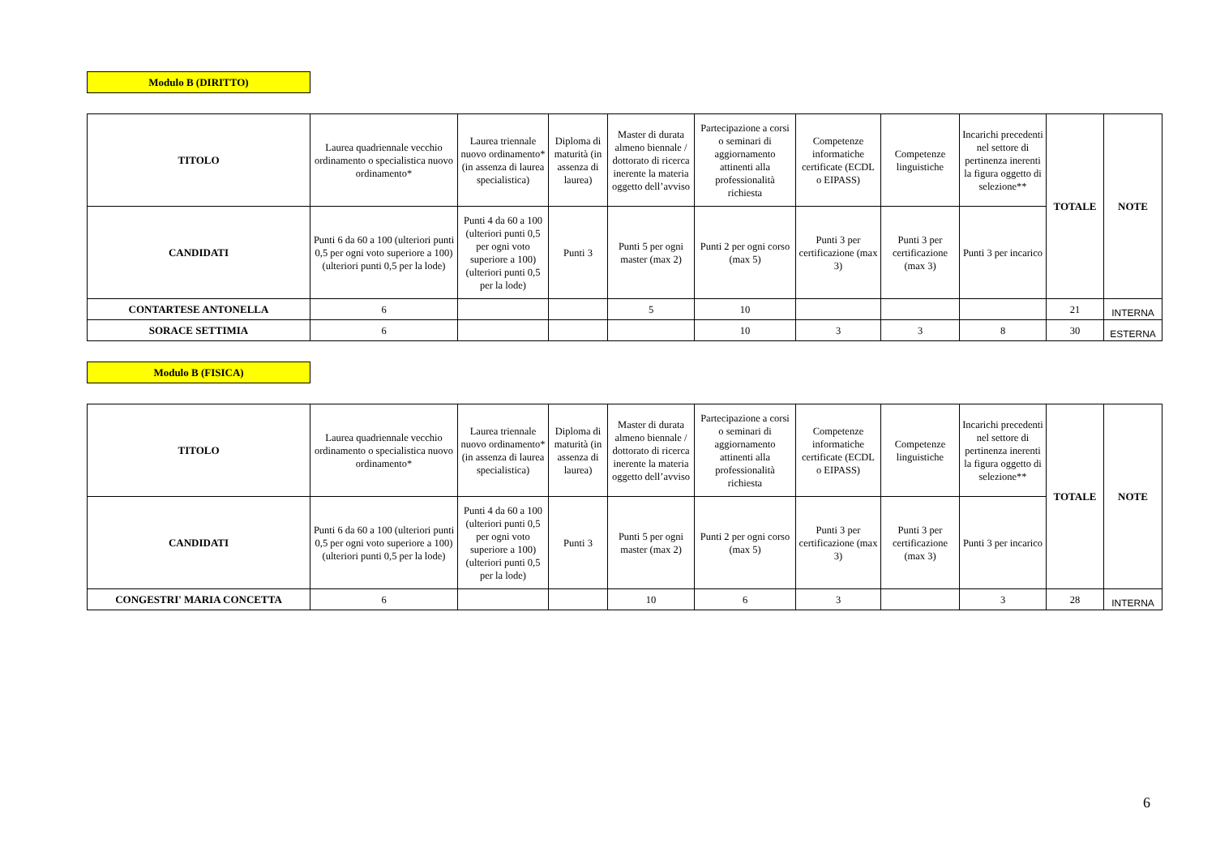Modulo B (DIRITTO)
| TITOLO | Laurea quadriennale vecchio ordinamento o specialistica nuovo ordinamento* | Laurea triennale nuovo ordinamento* (in assenza di laurea specialistica) | Diploma di maturità (in assenza di laurea) | Master di durata almeno biennale / dottorato di ricerca inerente la materia oggetto dell’avviso | Partecipazione a corsi o seminari di aggiornamento attinenti alla professionalità richiesta | Competenze informatiche certificate (ECDL o EIPASS) | Competenze linguistiche | Incarichi precedenti nel settore di pertinenza inerenti la figura oggetto di selezione** | TOTALE | NOTE |
| --- | --- | --- | --- | --- | --- | --- | --- | --- | --- | --- |
| CANDIDATI | Punti 6 da 60 a 100 (ulteriori punti 0,5 per ogni voto superiore a 100) (ulteriori punti 0,5 per la lode) | Punti 4 da 60 a 100 (ulteriori punti 0,5 per ogni voto superiore a 100) (ulteriori punti 0,5 per la lode) | Punti 3 | Punti 5 per ogni master (max 2) | Punti 2 per ogni corso (max 5) | Punti 3 per certificazione (max 3) | Punti 3 per certificazione (max 3) | Punti 3 per incarico | | |
| CONTARTESE ANTONELLA | 6 | | | 5 | 10 | | | | 21 | INTERNA |
| SORACE SETTIMIA | 6 | | | | 10 | 3 | 3 | 8 | 30 | ESTERNA |
Modulo B (FISICA)
| TITOLO | Laurea quadriennale vecchio ordinamento o specialistica nuovo ordinamento* | Laurea triennale nuovo ordinamento* (in assenza di laurea specialistica) | Diploma di maturità (in assenza di laurea) | Master di durata almeno biennale / dottorato di ricerca inerente la materia oggetto dell’avviso | Partecipazione a corsi o seminari di aggiornamento attinenti alla professionalità richiesta | Competenze informatiche certificate (ECDL o EIPASS) | Competenze linguistiche | Incarichi precedenti nel settore di pertinenza inerenti la figura oggetto di selezione** | TOTALE | NOTE |
| --- | --- | --- | --- | --- | --- | --- | --- | --- | --- | --- |
| CANDIDATI | Punti 6 da 60 a 100 (ulteriori punti 0,5 per ogni voto superiore a 100) (ulteriori punti 0,5 per la lode) | Punti 4 da 60 a 100 (ulteriori punti 0,5 per ogni voto superiore a 100) (ulteriori punti 0,5 per la lode) | Punti 3 | Punti 5 per ogni master (max 2) | Punti 2 per ogni corso (max 5) | Punti 3 per certificazione (max 3) | Punti 3 per certificazione (max 3) | Punti 3 per incarico | | |
| CONGESTRI' MARIA CONCETTA | 6 | | | 10 | 6 | 3 | | 3 | 28 | INTERNA |
6